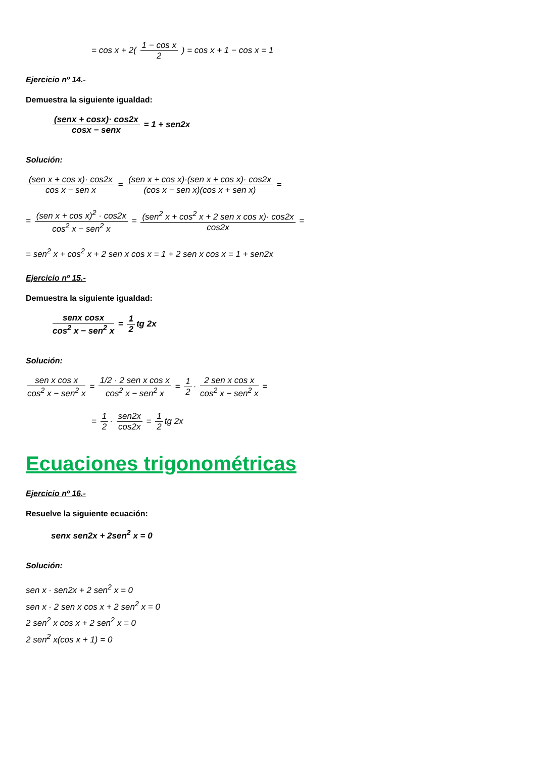= cos x + 2( 1 − cos x 2 ) = cos x + 1 − cos x = 1
Ejercicio nº 14.-
Demuestra la siguiente igualdad:
(senx + cosx)· cos2x cosx − senx = 1 + sen2x
Solución:
(sen x + cos x)· cos2x cos x − sen x = (sen x + cos x)·(sen x + cos x)· cos2x (cos x − sen x)(cos x + sen x) =
= (sen x + cos x)<sup>2</sup> · cos2x cos<sup>2</sup> x − sen<sup>2</sup> x = (sen<sup>2</sup> x + cos<sup>2</sup> x + 2 sen x cos x)· cos2x cos2x =
= sen<sup>2</sup> x + cos<sup>2</sup> x + 2 sen x cos x = 1 + 2 sen x cos x = 1 + sen2x
Ejercicio nº 15.-
Demuestra la siguiente igualdad:
senx cosx cos<sup>2</sup> x − sen<sup>2</sup> x = 1 2 tg 2x
Solución:
sen x cos x cos<sup>2</sup> x − sen<sup>2</sup> x = 1/2 · 2 sen x cos x cos<sup>2</sup> x − sen<sup>2</sup> x = 1 2 · 2 sen x cos x cos<sup>2</sup> x − sen<sup>2</sup> x =
= 1 2 · sen2x cos2x = 1 2 tg 2x
Ecuaciones trigonométricas
Ejercicio nº 16.-
Resuelve la siguiente ecuación:
senx sen2x + 2sen<sup>2</sup> x = 0
Solución:
sen x · sen2x + 2 sen<sup>2</sup> x = 0
sen x · 2 sen x cos x + 2 sen<sup>2</sup> x = 0
2 sen<sup>2</sup> x cos x + 2 sen<sup>2</sup> x = 0
2 sen<sup>2</sup> x(cos x + 1) = 0